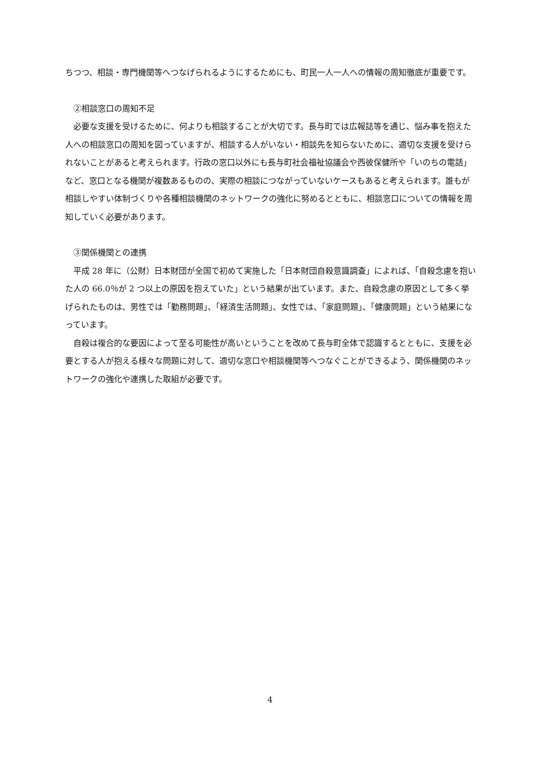ちつつ、相談・専門機関等へつなげられるようにするためにも、町民一人一人への情報の周知徹底が重要です。
②相談窓口の周知不足
必要な支援を受けるために、何よりも相談することが大切です。長与町では広報誌等を通じ、悩み事を抱えた人への相談窓口の周知を図っていますが、相談する人がいない・相談先を知らないために、適切な支援を受けられないことがあると考えられます。行政の窓口以外にも長与町社会福祉協議会や西彼保健所や「いのちの電話」など、窓口となる機関が複数あるものの、実際の相談につながっていないケースもあると考えられます。誰もが相談しやすい体制づくりや各種相談機関のネットワークの強化に努めるとともに、相談窓口についての情報を周知していく必要があります。
③関係機関との連携
平成 28 年に（公財）日本財団が全国で初めて実施した「日本財団自殺意識調査」によれば、「自殺念慮を抱いた人の 66.0％が 2 つ以上の原因を抱えていた」という結果が出ています。また、自殺念慮の原因として多く挙げられたものは、男性では「勤務問題」、「経済生活問題」、女性では、「家庭問題」、「健康問題」という結果になっています。
自殺は複合的な要因によって至る可能性が高いということを改めて長与町全体で認識するとともに、支援を必要とする人が抱える様々な問題に対して、適切な窓口や相談機関等へつなぐことができるよう、関係機関のネットワークの強化や連携した取組が必要です。
4